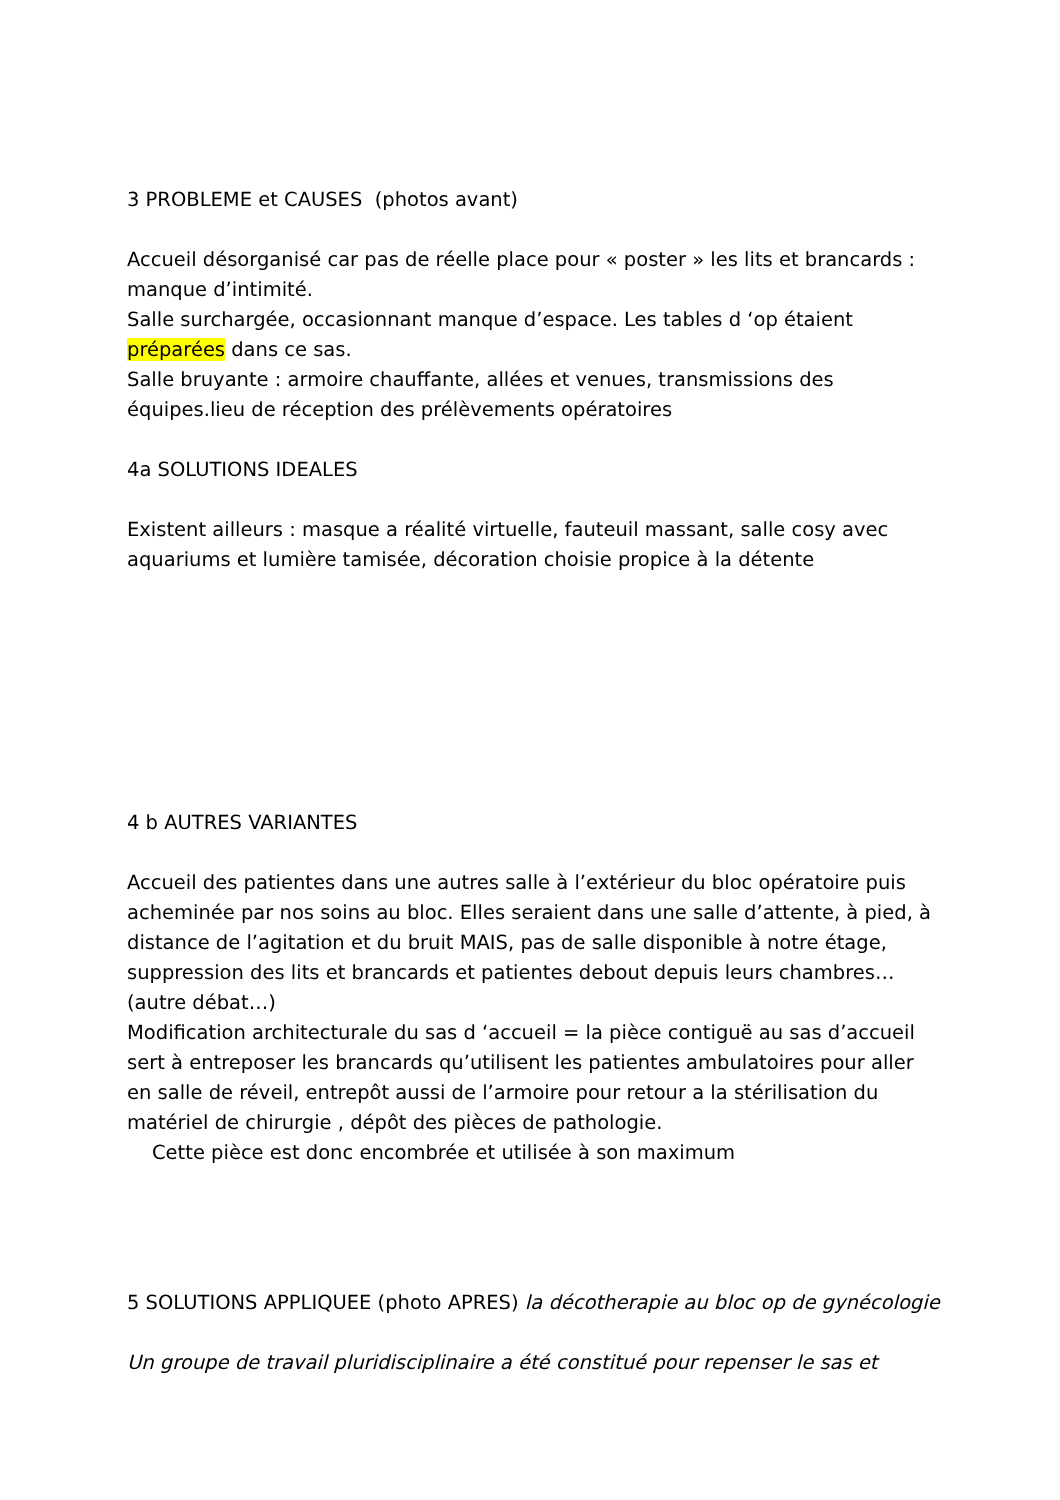3 PROBLEME et CAUSES (photos avant)
Accueil désorganisé car pas de réelle place pour « poster » les lits et brancards : manque d’intimité.
Salle surchargée, occasionnant manque d’espace. Les tables d ‘op étaient préparées dans ce sas.
Salle bruyante : armoire chauffante, allées et venues, transmissions des équipes.lieu de réception des prélèvements opératoires
4a SOLUTIONS IDEALES
Existent ailleurs : masque a réalité virtuelle, fauteuil massant, salle cosy avec aquariums et lumière tamisée, décoration choisie propice à la détente
4 b AUTRES VARIANTES
Accueil des patientes dans une autres salle à l’extérieur du bloc opératoire puis acheminée par nos soins au bloc. Elles seraient dans une salle d’attente, à pied, à distance de l’agitation et du bruit MAIS, pas de salle disponible à notre étage, suppression des lits et brancards et patientes debout depuis leurs chambres… (autre débat…)
Modification architecturale du sas d ‘accueil = la pièce contiguë au sas d’accueil sert à entreposer les brancards qu’utilisent les patientes ambulatoires pour aller en salle de réveil, entrepôt aussi de l’armoire pour retour a la stérilisation du matériel de chirurgie , dépôt des pièces de pathologie.
Cette pièce est donc encombrée et utilisée à son maximum
5 SOLUTIONS APPLIQUEE (photo APRES) la décotherapie au bloc op de gynécologie
Un groupe de travail pluridisciplinaire a été constitué pour repenser le sas et